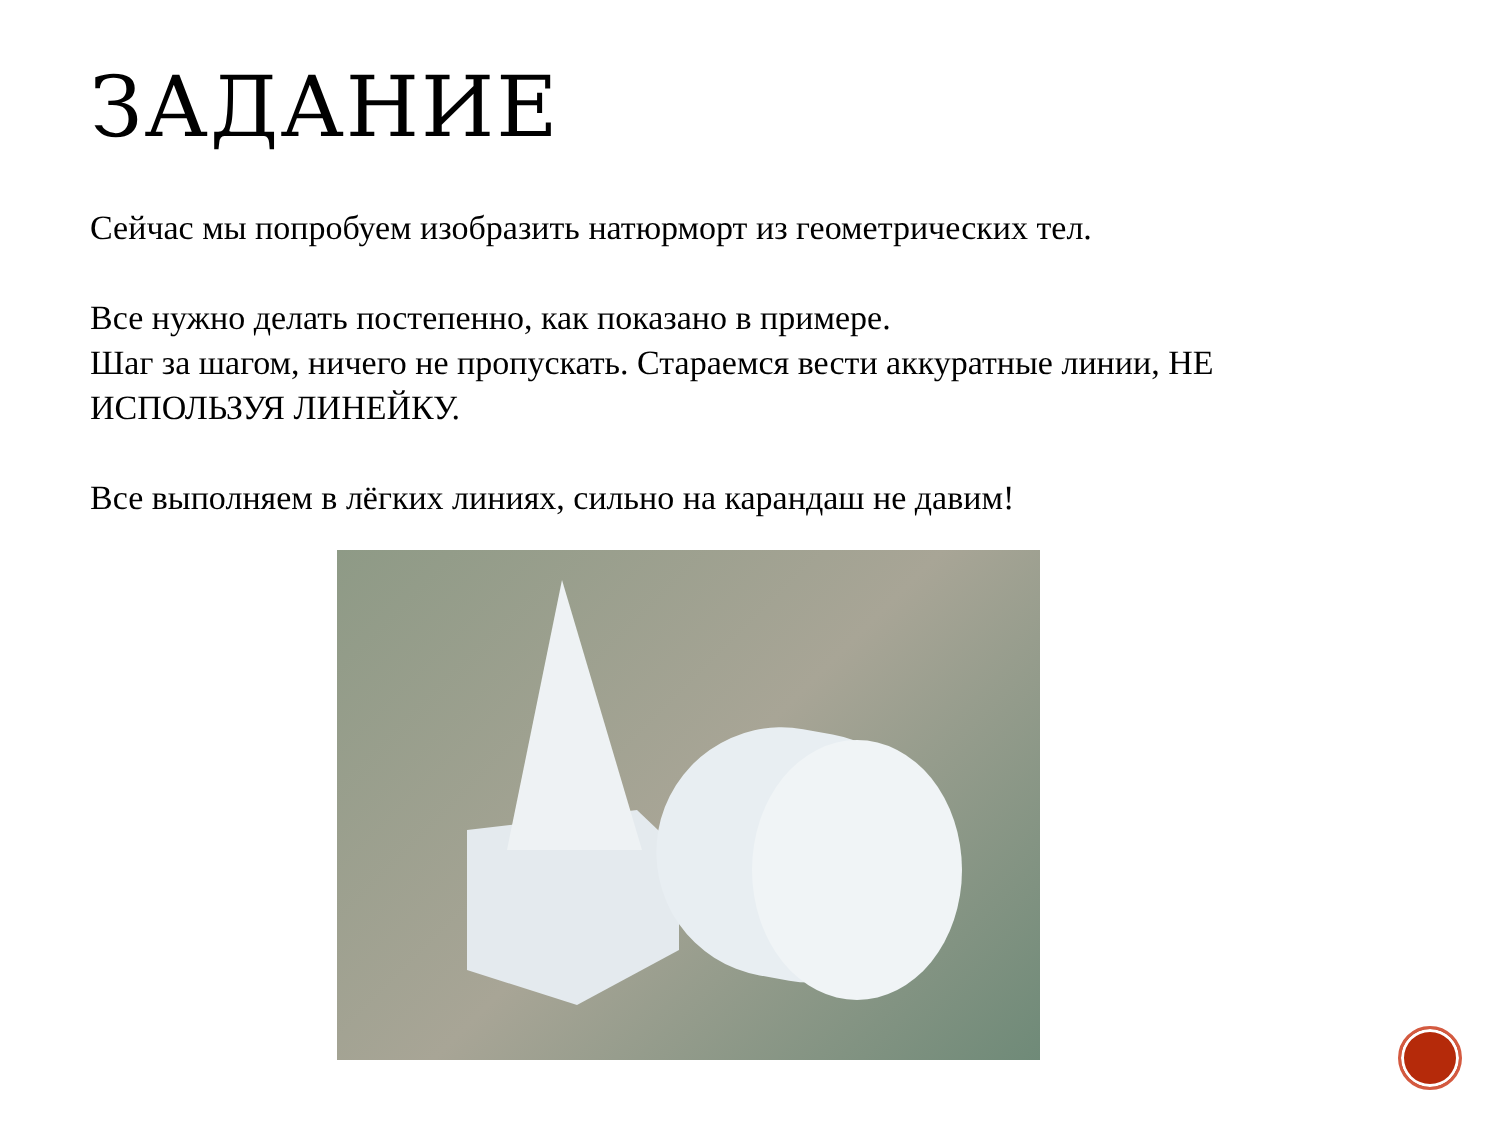ЗАДАНИЕ
Сейчас мы попробуем изобразить натюрморт из геометрических тел.
Все нужно делать постепенно, как показано в примере.
Шаг за шагом, ничего не пропускать. Стараемся вести аккуратные линии, НЕ ИСПОЛЬЗУЯ ЛИНЕЙКУ.
Все выполняем в лёгких линиях, сильно на карандаш не давим!